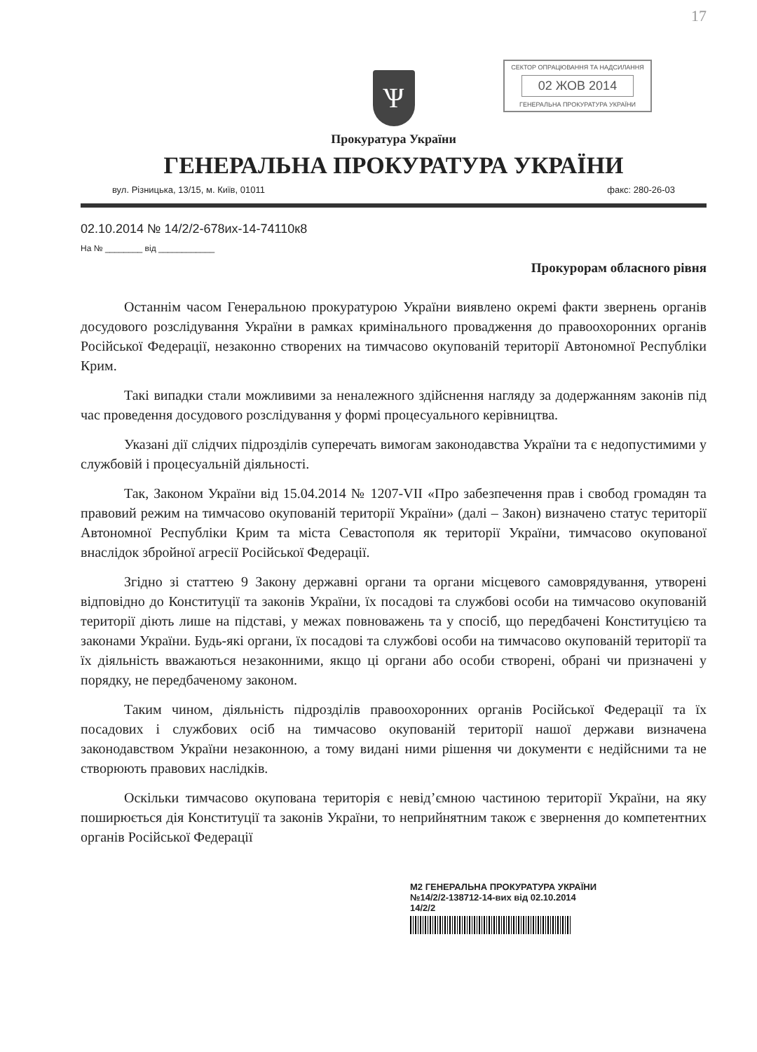17
СЕКТОР ОПРАЦЮВАННЯ ТА НАДСИЛАННЯ
02 ЖОВ 2014
ГЕНЕРАЛЬНА ПРОКУРАТУРА УКРАЇНИ
Ѱ
Прокуратура України
ГЕНЕРАЛЬНА ПРОКУРАТУРА УКРАЇНИ
вул. Різницька, 13/15, м. Київ, 01011 факс: 280-26-03
02.10.2014 № 14/2/2-678их-14-74110к8
На № ________ від ____________
Прокурорам обласного рівня
Останнім часом Генеральною прокуратурою України виявлено окремі факти звернень органів досудового розслідування України в рамках кримінального провадження до правоохоронних органів Російської Федерації, незаконно створених на тимчасово окупованій території Автономної Республіки Крим.
Такі випадки стали можливими за неналежного здійснення нагляду за додержанням законів під час проведення досудового розслідування у формі процесуального керівництва.
Указані дії слідчих підрозділів суперечать вимогам законодавства України та є недопустимими у службовій і процесуальній діяльності.
Так, Законом України від 15.04.2014 № 1207-VII «Про забезпечення прав і свобод громадян та правовий режим на тимчасово окупованій території України» (далі – Закон) визначено статус території Автономної Республіки Крим та міста Севастополя як території України, тимчасово окупованої внаслідок збройної агресії Російської Федерації.
Згідно зі статтею 9 Закону державні органи та органи місцевого самоврядування, утворені відповідно до Конституції та законів України, їх посадові та службові особи на тимчасово окупованій території діють лише на підставі, у межах повноважень та у спосіб, що передбачені Конституцією та законами України. Будь-які органи, їх посадові та службові особи на тимчасово окупованій території та їх діяльність вважаються незаконними, якщо ці органи або особи створені, обрані чи призначені у порядку, не передбаченому законом.
Таким чином, діяльність підрозділів правоохоронних органів Російської Федерації та їх посадових і службових осіб на тимчасово окупованій території нашої держави визначена законодавством України незаконною, а тому видані ними рішення чи документи є недійсними та не створюють правових наслідків.
Оскільки тимчасово окупована територія є невід’ємною частиною території України, на яку поширюється дія Конституції та законів України, то неприйнятним також є звернення до компетентних органів Російської Федерації
М2 ГЕНЕРАЛЬНА ПРОКУРАТУРА УКРАЇНИ
№14/2/2-138712-14-вих від 02.10.2014
14/2/2